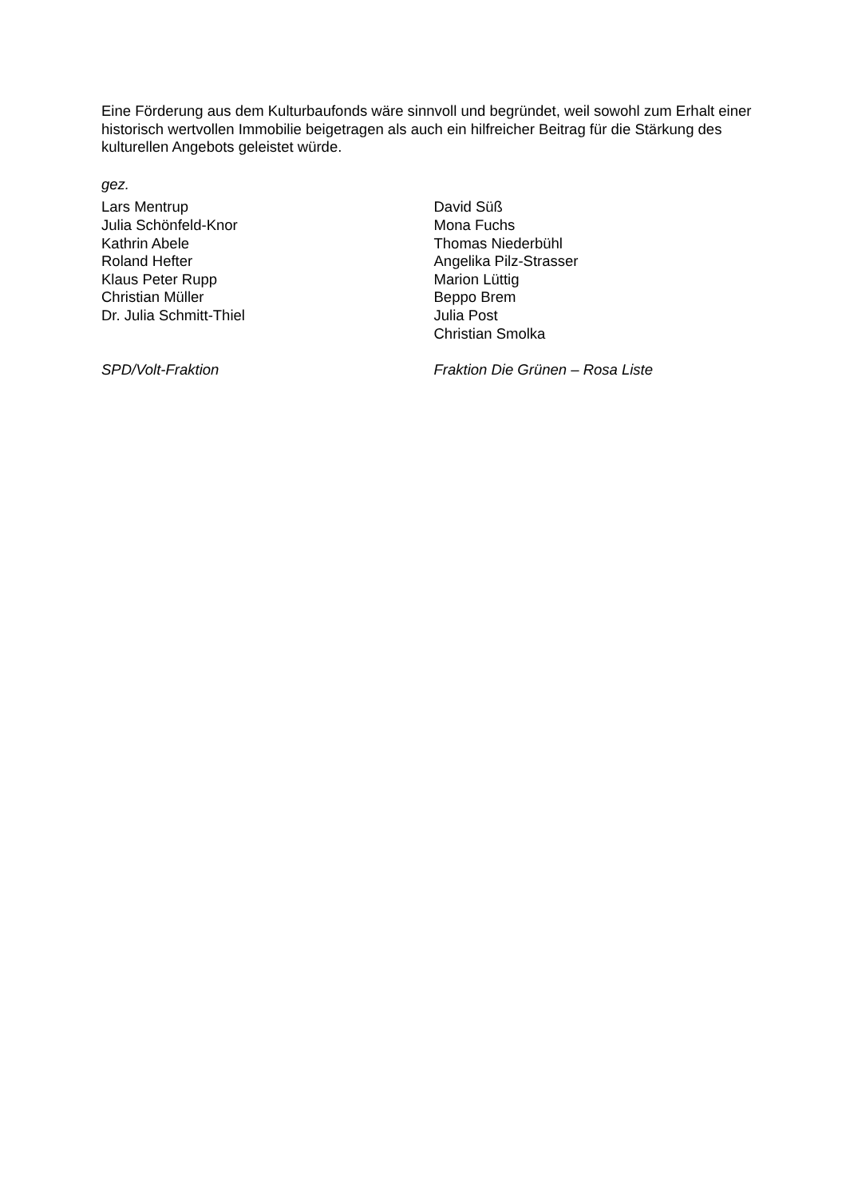Eine Förderung aus dem Kulturbaufonds wäre sinnvoll und begründet, weil sowohl zum Erhalt einer historisch wertvollen Immobilie beigetragen als auch ein hilfreicher Beitrag für die Stärkung des kulturellen Angebots geleistet würde.
gez.
Lars Mentrup
Julia Schönfeld-Knor
Kathrin Abele
Roland Hefter
Klaus Peter Rupp
Christian Müller
Dr. Julia Schmitt-Thiel
SPD/Volt-Fraktion
David Süß
Mona Fuchs
Thomas Niederbühl
Angelika Pilz-Strasser
Marion Lüttig
Beppo Brem
Julia Post
Christian Smolka
Fraktion Die Grünen – Rosa Liste